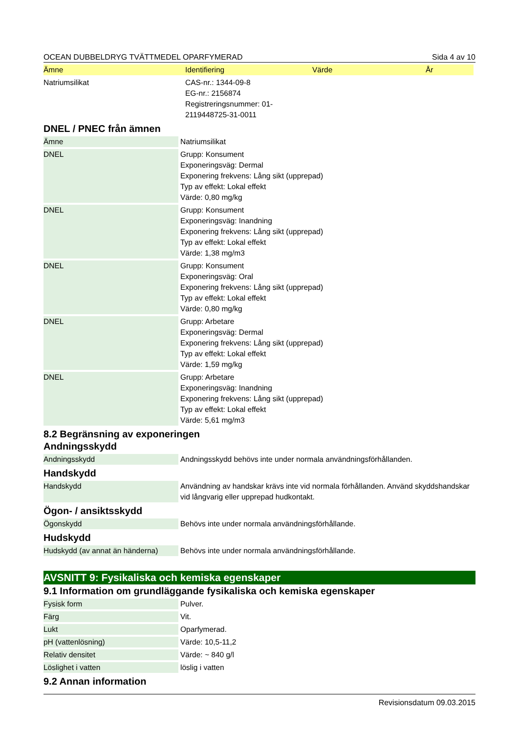OCEAN DUBBELDRYG TVÄTTMEDEL OPARFYMERAD Sida 4 av 10
| Ämne | Identifiering | Värde | År |
| --- | --- | --- | --- |
| Natriumsilikat | CAS-nr.: 1344-09-8 EG-nr.: 2156874 Registreringsnummer: 01- 2119448725-31-0011 | | |
DNEL / PNEC från ämnen
| Ämne | Natriumsilikat |
| DNEL | Grupp: Konsument Exponeringsväg: Dermal Exponering frekvens: Lång sikt (upprepad) Typ av effekt: Lokal effekt Värde: 0,80 mg/kg |
| DNEL | Grupp: Konsument Exponeringsväg: Inandning Exponering frekvens: Lång sikt (upprepad) Typ av effekt: Lokal effekt Värde: 1,38 mg/m3 |
| DNEL | Grupp: Konsument Exponeringsväg: Oral Exponering frekvens: Lång sikt (upprepad) Typ av effekt: Lokal effekt Värde: 0,80 mg/kg |
| DNEL | Grupp: Arbetare Exponeringsväg: Dermal Exponering frekvens: Lång sikt (upprepad) Typ av effekt: Lokal effekt Värde: 1,59 mg/kg |
| DNEL | Grupp: Arbetare Exponeringsväg: Inandning Exponering frekvens: Lång sikt (upprepad) Typ av effekt: Lokal effekt Värde: 5,61 mg/m3 |
8.2 Begränsning av exponeringen
Andningsskydd
| Andningsskydd | Andningsskydd behövs inte under normala användningsförhållanden. |
Handskydd
| Handskydd | Användning av handskar krävs inte vid normala förhållanden. Använd skyddshandskar vid långvarig eller upprepad hudkontakt. |
Ögon- / ansiktsskydd
| Ögonskydd | Behövs inte under normala användningsförhållande. |
Hudskydd
| Hudskydd (av annat än händerna) | Behövs inte under normala användningsförhållande. |
AVSNITT 9: Fysikaliska och kemiska egenskaper
9.1 Information om grundläggande fysikaliska och kemiska egenskaper
| Fysisk form | Pulver. |
| Färg | Vit. |
| Lukt | Oparfymerad. |
| pH (vattenlösning) | Värde: 10,5-11,2 |
| Relativ densitet | Värde: ~ 840 g/l |
| Löslighet i vatten | löslig i vatten |
9.2 Annan information
Revisionsdatum 09.03.2015